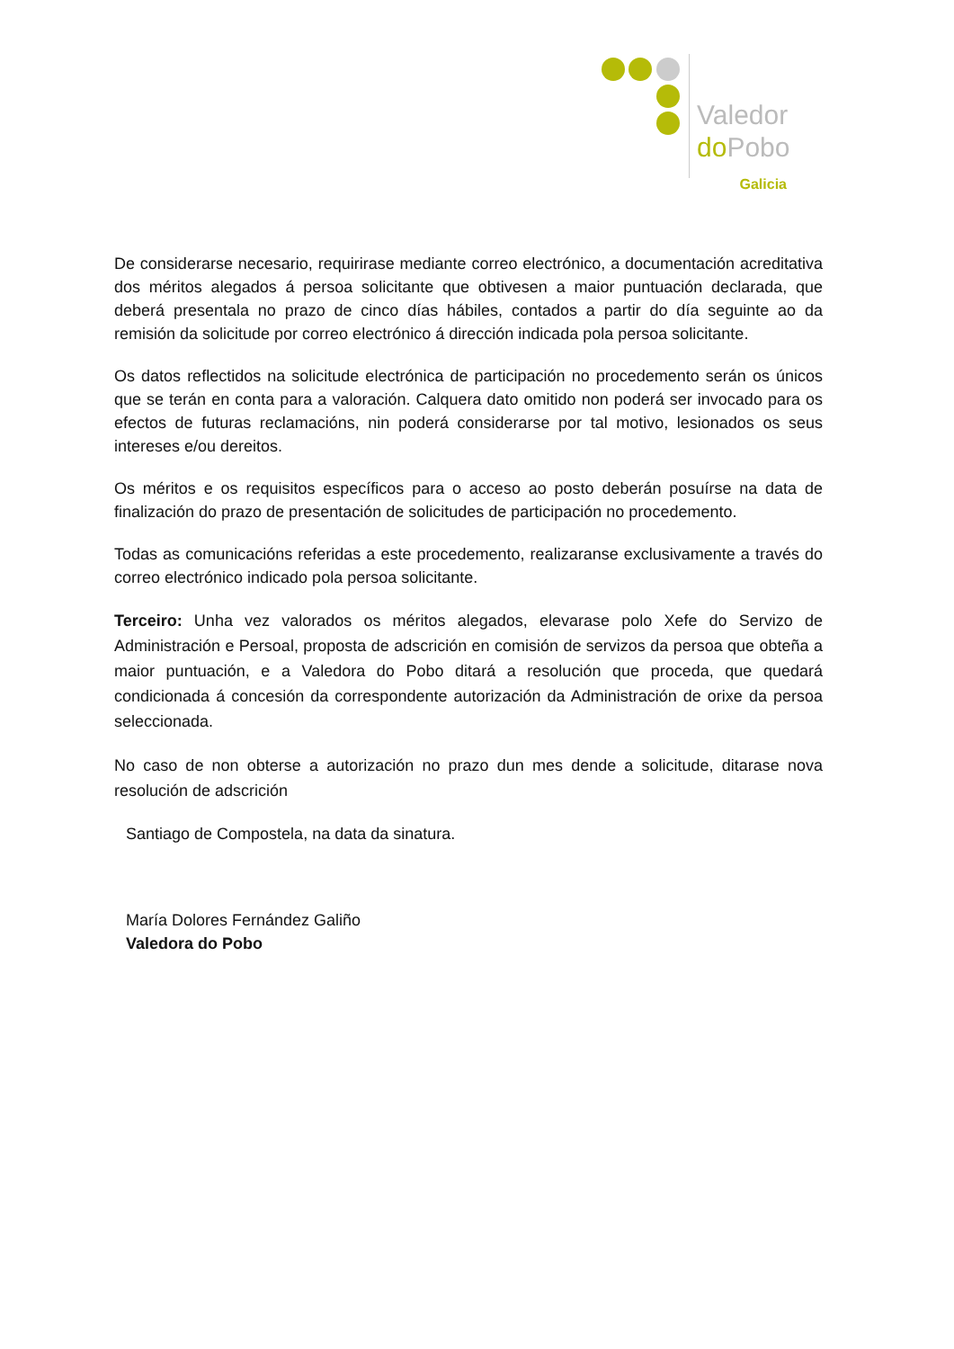Valedor
do Pobo
Galicia
De considerarse necesario, requirirase mediante correo electrónico, a documentación acreditativa dos méritos alegados á persoa solicitante que obtivesen a maior puntuación declarada, que deberá presentala no prazo de cinco días hábiles, contados a partir do día seguinte ao da remisión da solicitude por correo electrónico á dirección indicada pola persoa solicitante.
Os datos reflectidos na solicitude electrónica de participación no procedemento serán os únicos que se terán en conta para a valoración. Calquera dato omitido non poderá ser invocado para os efectos de futuras reclamacións, nin poderá considerarse por tal motivo, lesionados os seus intereses e/ou dereitos.
Os méritos e os requisitos específicos para o acceso ao posto deberán posuírse na data de finalización do prazo de presentación de solicitudes de participación no procedemento.
Todas as comunicacións referidas a este procedemento, realizaranse exclusivamente a través do correo electrónico indicado pola persoa solicitante.
Terceiro: Unha vez valorados os méritos alegados, elevarase polo Xefe do Servizo de Administración e Persoal, proposta de adscrición en comisión de servizos da persoa que obteña a maior puntuación, e a Valedora do Pobo ditará a resolución que proceda, que quedará condicionada á concesión da correspondente autorización da Administración de orixe da persoa seleccionada.
No caso de non obterse a autorización no prazo dun mes dende a solicitude, ditarase nova resolución de adscrición
Santiago de Compostela, na data da sinatura.
María Dolores Fernández Galiño
Valedora do Pobo